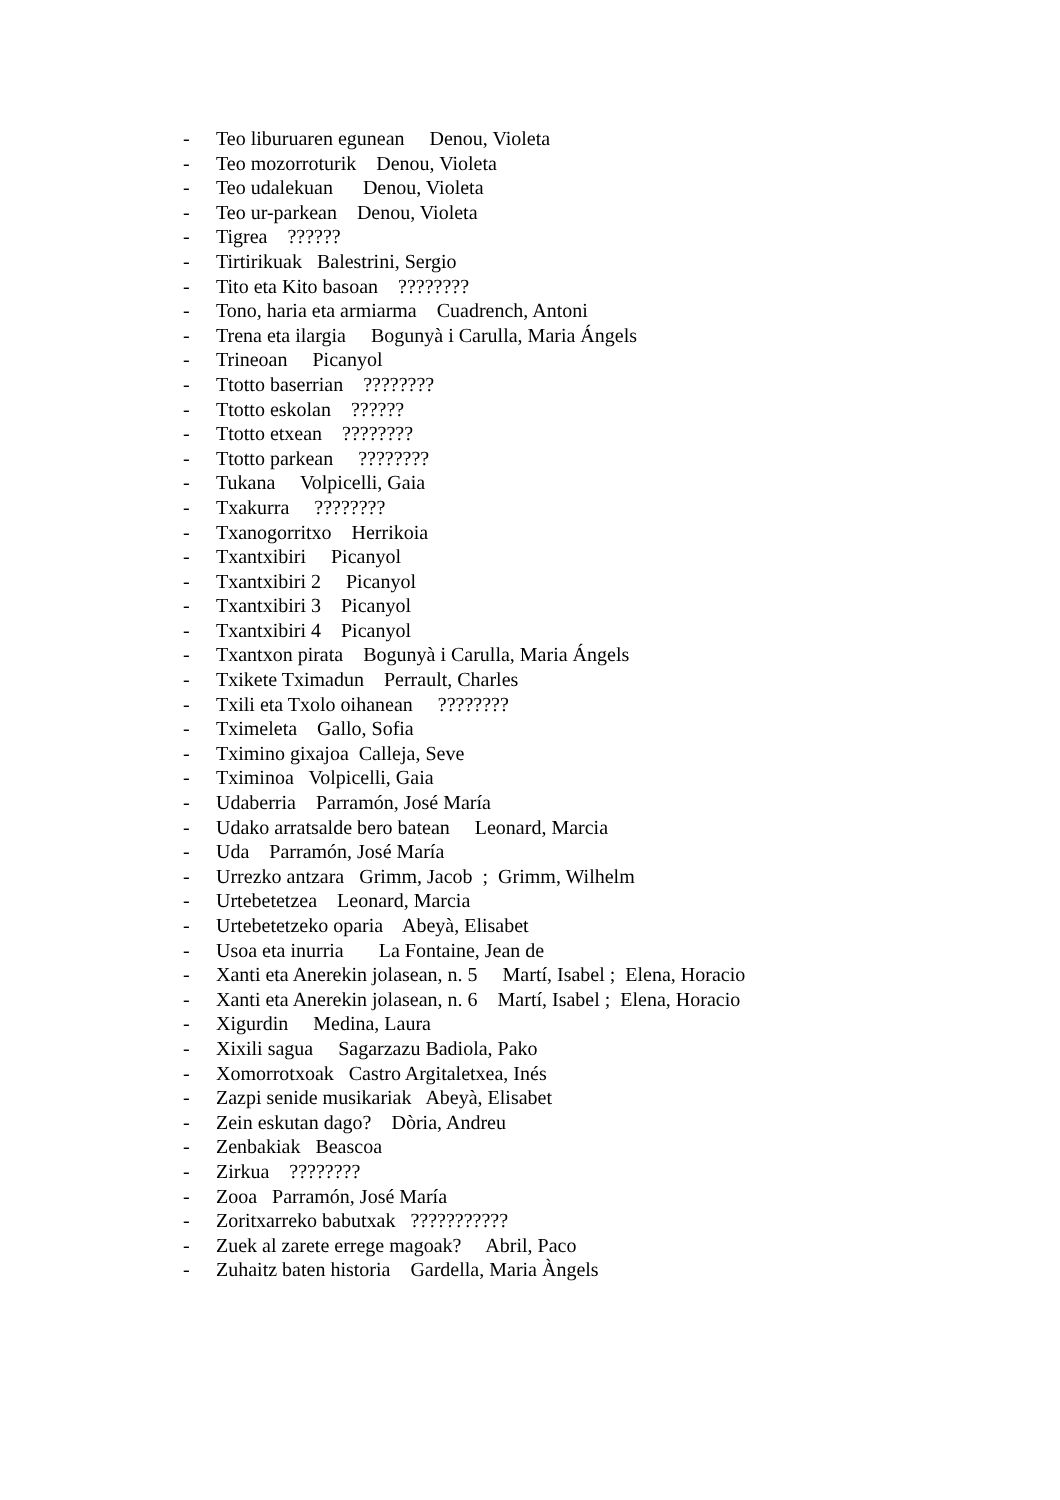- Teo liburuaren egunean Denou, Violeta
- Teo mozorroturik Denou, Violeta
- Teo udalekuan Denou, Violeta
- Teo ur-parkean Denou, Violeta
- Tigrea ??????
- Tirtirikuak Balestrini, Sergio
- Tito eta Kito basoan ????????
- Tono, haria eta armiarma Cuadrench, Antoni
- Trena eta ilargia Bogunyà i Carulla, Maria Ángels
- Trineoan Picanyol
- Ttotto baserrian ????????
- Ttotto eskolan ??????
- Ttotto etxean ????????
- Ttotto parkean ????????
- Tukana Volpicelli, Gaia
- Txakurra ????????
- Txanogorritxo Herrikoia
- Txantxibiri Picanyol
- Txantxibiri 2 Picanyol
- Txantxibiri 3 Picanyol
- Txantxibiri 4 Picanyol
- Txantxon pirata Bogunyà i Carulla, Maria Ángels
- Txikete Tximadun Perrault, Charles
- Txili eta Txolo oihanean ????????
- Tximeleta Gallo, Sofia
- Tximino gixajoa Calleja, Seve
- Tximinoa Volpicelli, Gaia
- Udaberria Parramón, José María
- Udako arratsalde bero batean Leonard, Marcia
- Uda Parramón, José María
- Urrezko antzara Grimm, Jacob ; Grimm, Wilhelm
- Urtebetetzea Leonard, Marcia
- Urtebetetzeko oparia Abeyà, Elisabet
- Usoa eta inurria La Fontaine, Jean de
- Xanti eta Anerekin jolasean, n. 5 Martí, Isabel ; Elena, Horacio
- Xanti eta Anerekin jolasean, n. 6 Martí, Isabel ; Elena, Horacio
- Xigurdin Medina, Laura
- Xixili sagua Sagarzazu Badiola, Pako
- Xomorrotxoak Castro Argitaletxea, Inés
- Zazpi senide musikariak Abeyà, Elisabet
- Zein eskutan dago? Dòria, Andreu
- Zenbakiak Beascoa
- Zirkua ????????
- Zooa Parramón, José María
- Zoritxarreko babutxak ???????????
- Zuek al zarete errege magoak? Abril, Paco
- Zuhaitz baten historia Gardella, Maria Àngels